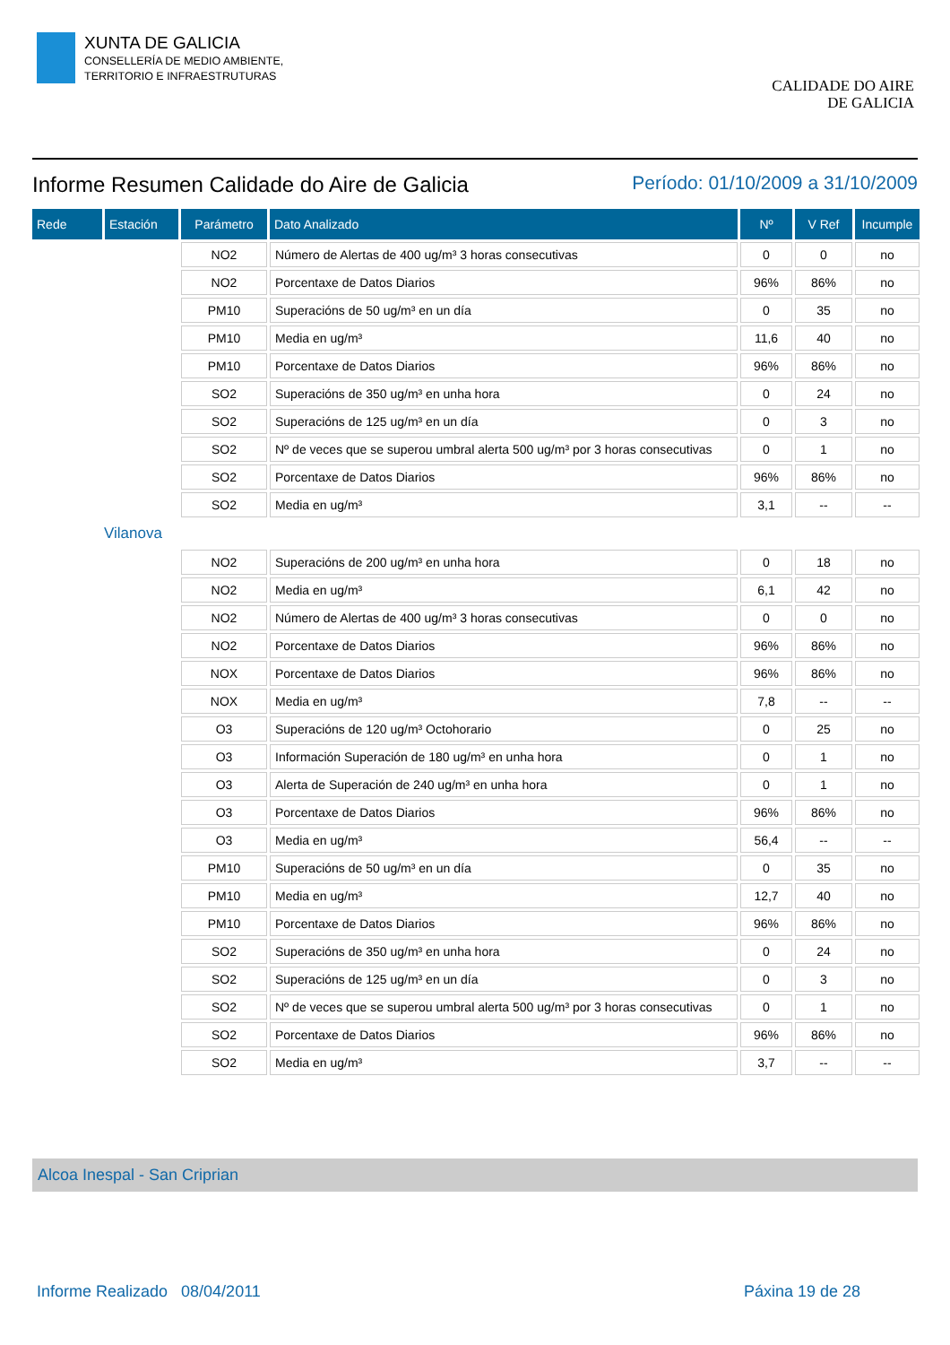XUNTA DE GALICIA
CONSELLERÍA DE MEDIO AMBIENTE,
TERRITORIO E INFRAESTRUTURAS
CALIDADE DO AIRE
DE GALICIA
Informe Resumen Calidade do Aire de Galicia Período: 01/10/2009 a 31/10/2009
| Rede | Estación | Parámetro | Dato Analizado | Nº | V Ref | Incumple |
| --- | --- | --- | --- | --- | --- | --- |
| | | NO2 | Número de Alertas de 400 ug/m³ 3 horas consecutivas | 0 | 0 | no |
| | | NO2 | Porcentaxe de Datos Diarios | 96% | 86% | no |
| | | PM10 | Superacións de 50 ug/m³ en un día | 0 | 35 | no |
| | | PM10 | Media en ug/m³ | 11,6 | 40 | no |
| | | PM10 | Porcentaxe de Datos Diarios | 96% | 86% | no |
| | | SO2 | Superacións de 350 ug/m³ en unha hora | 0 | 24 | no |
| | | SO2 | Superacións de 125 ug/m³ en un día | 0 | 3 | no |
| | | SO2 | Nº de veces que se superou umbral alerta 500 ug/m³ por 3 horas consecutivas | 0 | 1 | no |
| | | SO2 | Porcentaxe de Datos Diarios | 96% | 86% | no |
| | | SO2 | Media en ug/m³ | 3,1 | -- | -- |
| Vilanova | | | | | | |
| | | NO2 | Superacións de 200 ug/m³ en unha hora | 0 | 18 | no |
| | | NO2 | Media en ug/m³ | 6,1 | 42 | no |
| | | NO2 | Número de Alertas de 400 ug/m³ 3 horas consecutivas | 0 | 0 | no |
| | | NO2 | Porcentaxe de Datos Diarios | 96% | 86% | no |
| | | NOX | Porcentaxe de Datos Diarios | 96% | 86% | no |
| | | NOX | Media en ug/m³ | 7,8 | -- | -- |
| | | O3 | Superacións de 120 ug/m³ Octohorario | 0 | 25 | no |
| | | O3 | Información Superación de 180 ug/m³ en unha hora | 0 | 1 | no |
| | | O3 | Alerta de Superación de 240 ug/m³ en unha hora | 0 | 1 | no |
| | | O3 | Porcentaxe de Datos Diarios | 96% | 86% | no |
| | | O3 | Media en ug/m³ | 56,4 | -- | -- |
| | | PM10 | Superacións de 50 ug/m³ en un día | 0 | 35 | no |
| | | PM10 | Media en ug/m³ | 12,7 | 40 | no |
| | | PM10 | Porcentaxe de Datos Diarios | 96% | 86% | no |
| | | SO2 | Superacións de 350 ug/m³ en unha hora | 0 | 24 | no |
| | | SO2 | Superacións de 125 ug/m³ en un día | 0 | 3 | no |
| | | SO2 | Nº de veces que se superou umbral alerta 500 ug/m³ por 3 horas consecutivas | 0 | 1 | no |
| | | SO2 | Porcentaxe de Datos Diarios | 96% | 86% | no |
| | | SO2 | Media en ug/m³ | 3,7 | -- | -- |
Alcoa Inespal - San Criprian
Informe Realizado 08/04/2011 Páxina 19 de 28